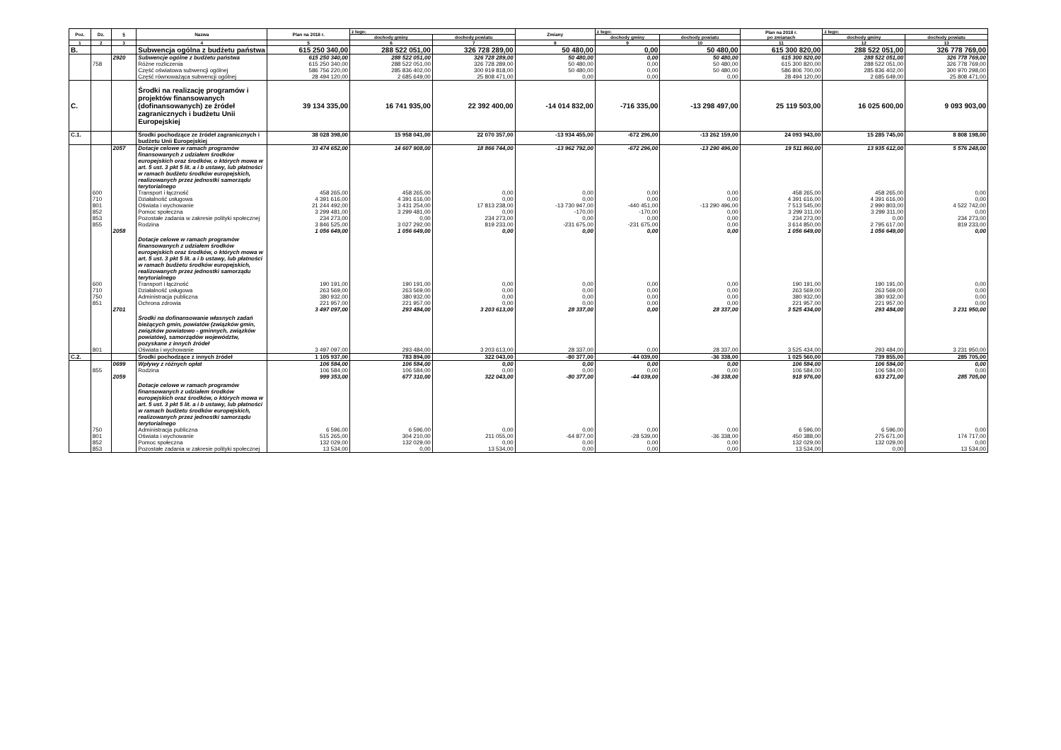| Poz. | Dz. | § | Nazwa | Plan na 2018 r. | z tego: | | Zmiany | z tego: | | Plan na 2018 r. po zmianach | z tego: | |
| --- | --- | --- | --- | --- | --- | --- | --- | --- | --- | --- | --- | --- |
| | | | | | dochody gminy | dochody powiatu | | dochody gminy | dochody powiatu | | dochody gminy | dochody powiatu |
| 1 | 2 | 3 | 4 | 5 | 6 | 7 | 8 | 9 | 10 | 11 | 12 | 13 |
| B. | | | Subwencja ogólna z budżetu państwa | 615 250 340,00 | 288 522 051,00 | 326 728 289,00 | 50 480,00 | 0,00 | 50 480,00 | 615 300 820,00 | 288 522 051,00 | 326 778 769,00 |
| | | 2920 | Subwencje ogólne z budżetu państwa | 615 250 340,00 | 288 522 051,00 | 326 728 289,00 | 50 480,00 | 0,00 | 50 480,00 | 615 300 820,00 | 288 522 051,00 | 326 778 769,00 |
| | 758 | | Różne rozliczenia | 615 250 340,00 | 288 522 051,00 | 326 728 289,00 | 50 480,00 | 0,00 | 50 480,00 | 615 300 820,00 | 288 522 051,00 | 326 778 769,00 |
| | | | Część oświatowa subwencji ogólnej | 586 756 220,00 | 285 836 402,00 | 300 919 818,00 | 50 480,00 | 0,00 | 50 480,00 | 586 806 700,00 | 285 836 402,00 | 300 970 298,00 |
| | | | Część równoważąca subwencji ogólnej | 28 494 120,00 | 2 685 649,00 | 25 808 471,00 | 0,00 | 0,00 | 0,00 | 28 494 120,00 | 2 685 649,00 | 25 808 471,00 |
| C. | | | Środki na realizację programów i projektów finansowanych (dofinansowanych) ze źródeł zagranicznych i budżetu Unii Europejskiej | 39 134 335,00 | 16 741 935,00 | 22 392 400,00 | -14 014 832,00 | -716 335,00 | -13 298 497,00 | 25 119 503,00 | 16 025 600,00 | 9 093 903,00 |
| C.1. | | | Środki pochodzące ze źródeł zagranicznych i budżetu Unii Europejskiej | 38 028 398,00 | 15 958 041,00 | 22 070 357,00 | -13 934 455,00 | -672 296,00 | -13 262 159,00 | 24 093 943,00 | 15 285 745,00 | 8 808 198,00 |
| | | 2057 | Dotacje celowe w ramach programów finansowanych z udziałem środków europejskich oraz środków, o których mowa w art. 5 ust. 3 pkt 5 lit. a i b ustawy, lub płatności w ramach budżetu środków europejskich, realizowanych przez jednostki samorządu terytorialnego | 33 474 652,00 | 14 607 908,00 | 18 866 744,00 | -13 962 792,00 | -672 296,00 | -13 290 496,00 | 19 511 860,00 | 13 935 612,00 | 5 576 248,00 |
| | 600 | | Transport i łączność | 458 265,00 | 458 265,00 | 0,00 | 0,00 | 0,00 | 0,00 | 458 265,00 | 458 265,00 | 0,00 |
| | 710 | | Działalność usługowa | 4 391 616,00 | 4 391 616,00 | 0,00 | 0,00 | 0,00 | 0,00 | 4 391 616,00 | 4 391 616,00 | 0,00 |
| | 801 | | Oświata i wychowanie | 21 244 492,00 | 3 431 254,00 | 17 813 238,00 | -13 730 947,00 | -440 451,00 | -13 290 496,00 | 7 513 545,00 | 2 990 803,00 | 4 522 742,00 |
| | 852 | | Pomoc społeczna | 3 299 481,00 | 3 299 481,00 | 0,00 | -170,00 | -170,00 | 0,00 | 3 299 311,00 | 3 299 311,00 | 0,00 |
| | 853 | | Pozostałe zadania w zakresie polityki społecznej | 234 273,00 | 0,00 | 234 273,00 | 0,00 | 0,00 | 0,00 | 234 273,00 | 0,00 | 234 273,00 |
| | 855 | | Rodzina | 3 846 525,00 | 3 027 292,00 | 819 233,00 | -231 675,00 | -231 675,00 | 0,00 | 3 614 850,00 | 2 795 617,00 | 819 233,00 |
| | | 2058 | Dotacje celowe w ramach programów finansowanych z udziałem środków europejskich oraz środków, o których mowa w art. 5 ust. 3 pkt 5 lit. a i b ustawy, lub płatności w ramach budżetu środków europejskich, realizowanych przez jednostki samorządu terytorialnego | 1 056 649,00 | 1 056 649,00 | 0,00 | 0,00 | 0,00 | 0,00 | 1 056 649,00 | 1 056 649,00 | 0,00 |
| | 600 | | Transport i łączność | 190 191,00 | 190 191,00 | 0,00 | 0,00 | 0,00 | 0,00 | 190 191,00 | 190 191,00 | 0,00 |
| | 710 | | Działalność usługowa | 263 569,00 | 263 569,00 | 0,00 | 0,00 | 0,00 | 0,00 | 263 569,00 | 263 569,00 | 0,00 |
| | 750 | | Administracja publiczna | 380 932,00 | 380 932,00 | 0,00 | 0,00 | 0,00 | 0,00 | 380 932,00 | 380 932,00 | 0,00 |
| | 851 | | Ochrona zdrowia | 221 957,00 | 221 957,00 | 0,00 | 0,00 | 0,00 | 0,00 | 221 957,00 | 221 957,00 | 0,00 |
| | | 2701 | Środki na dofinansowanie własnych zadań bieżących gmin, powiatów (związków gmin, związków powiatowo - gminnych, związków powiatów), samorządów województw, pozyskane z innych źródeł | 3 497 097,00 | 293 484,00 | 3 203 613,00 | 28 337,00 | 0,00 | 28 337,00 | 3 525 434,00 | 293 484,00 | 3 231 950,00 |
| | 801 | | Oświata i wychowanie | 3 497 097,00 | 293 484,00 | 3 203 613,00 | 28 337,00 | 0,00 | 28 337,00 | 3 525 434,00 | 293 484,00 | 3 231 950,00 |
| C.2. | | | Środki pochodzące z innych źródeł | 1 105 937,00 | 783 894,00 | 322 043,00 | -80 377,00 | -44 039,00 | -36 338,00 | 1 025 560,00 | 739 855,00 | 285 705,00 |
| | | 0699 | Wpływy z różnych opłat | 106 584,00 | 106 584,00 | 0,00 | 0,00 | 0,00 | 0,00 | 106 584,00 | 106 584,00 | 0,00 |
| | 855 | | Rodzina | 106 584,00 | 106 584,00 | 0,00 | 0,00 | 0,00 | 0,00 | 106 584,00 | 106 584,00 | 0,00 |
| | | 2059 | Dotacje celowe w ramach programów finansowanych z udziałem środków europejskich oraz środków, o których mowa w art. 5 ust. 3 pkt 5 lit. a i b ustawy, lub płatności w ramach budżetu środków europejskich, realizowanych przez jednostki samorządu terytorialnego | 999 353,00 | 677 310,00 | 322 043,00 | -80 377,00 | -44 039,00 | -36 338,00 | 918 976,00 | 633 271,00 | 285 705,00 |
| | 750 | | Administracja publiczna | 6 596,00 | 6 596,00 | 0,00 | 0,00 | 0,00 | 0,00 | 6 596,00 | 6 596,00 | 0,00 |
| | 801 | | Oświata i wychowanie | 515 265,00 | 304 210,00 | 211 055,00 | -64 877,00 | -28 539,00 | -36 338,00 | 450 388,00 | 275 671,00 | 174 717,00 |
| | 852 | | Pomoc społeczna | 132 029,00 | 132 029,00 | 0,00 | 0,00 | 0,00 | 0,00 | 132 029,00 | 132 029,00 | 0,00 |
| | 853 | | Pozostałe zadania w zakresie polityki społecznej | 13 534,00 | 0,00 | 13 534,00 | 0,00 | 0,00 | 0,00 | 13 534,00 | 0,00 | 13 534,00 |